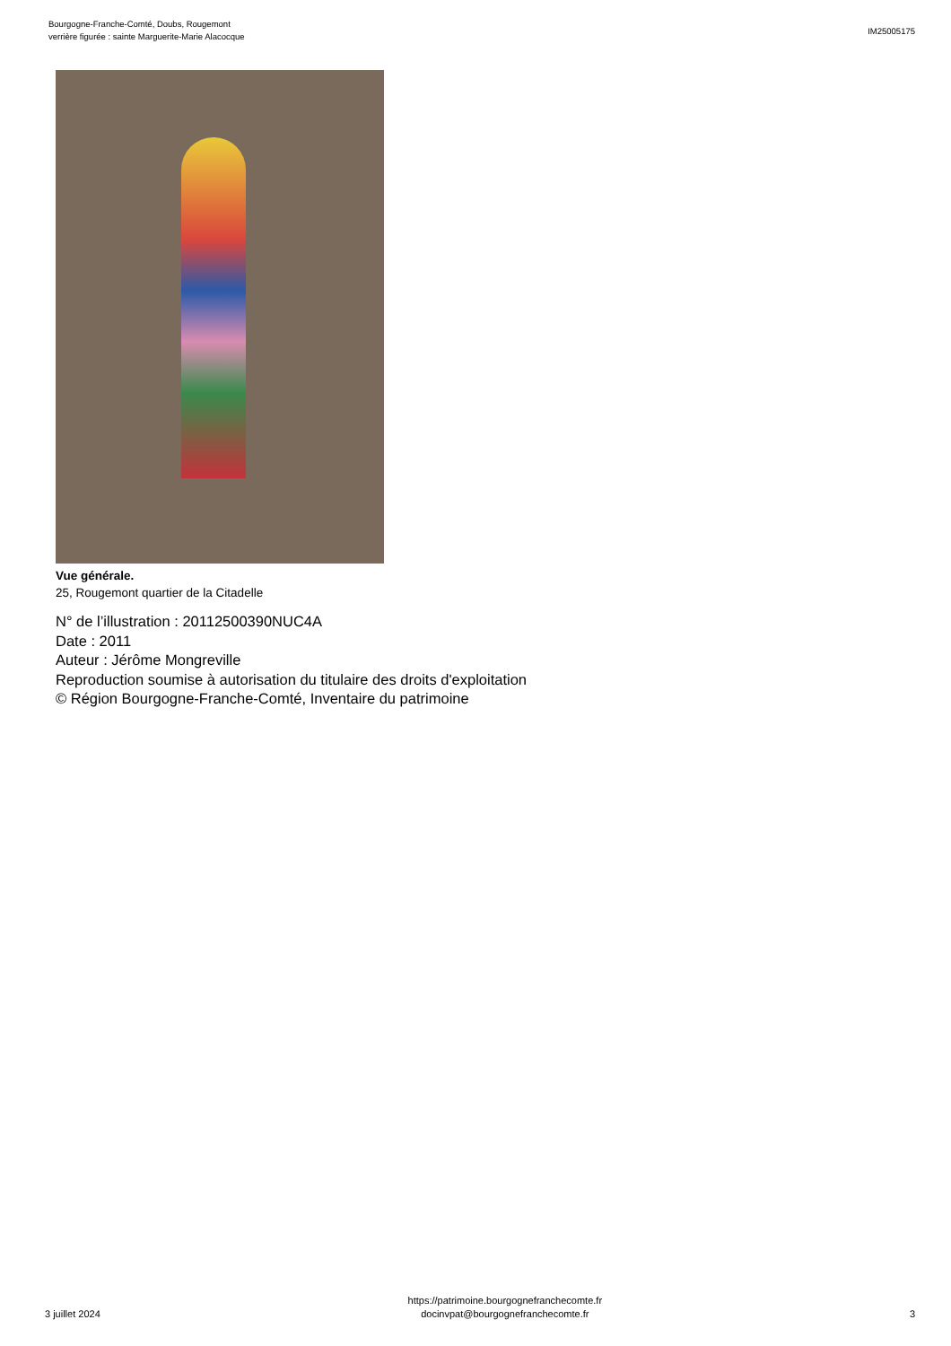Bourgogne-Franche-Comté, Doubs, Rougemont
verrière figurée : sainte Marguerite-Marie Alacocque
IM25005175
Vue générale.
25, Rougemont quartier de la Citadelle
N° de l’illustration : 20112500390NUC4A
Date : 2011
Auteur : Jérôme Mongreville
Reproduction soumise à autorisation du titulaire des droits d'exploitation
© Région Bourgogne-Franche-Comté, Inventaire du patrimoine
3 juillet 2024
https://patrimoine.bourgognefranchecomte.fr
docinvpat@bourgognefranchecomte.fr
3